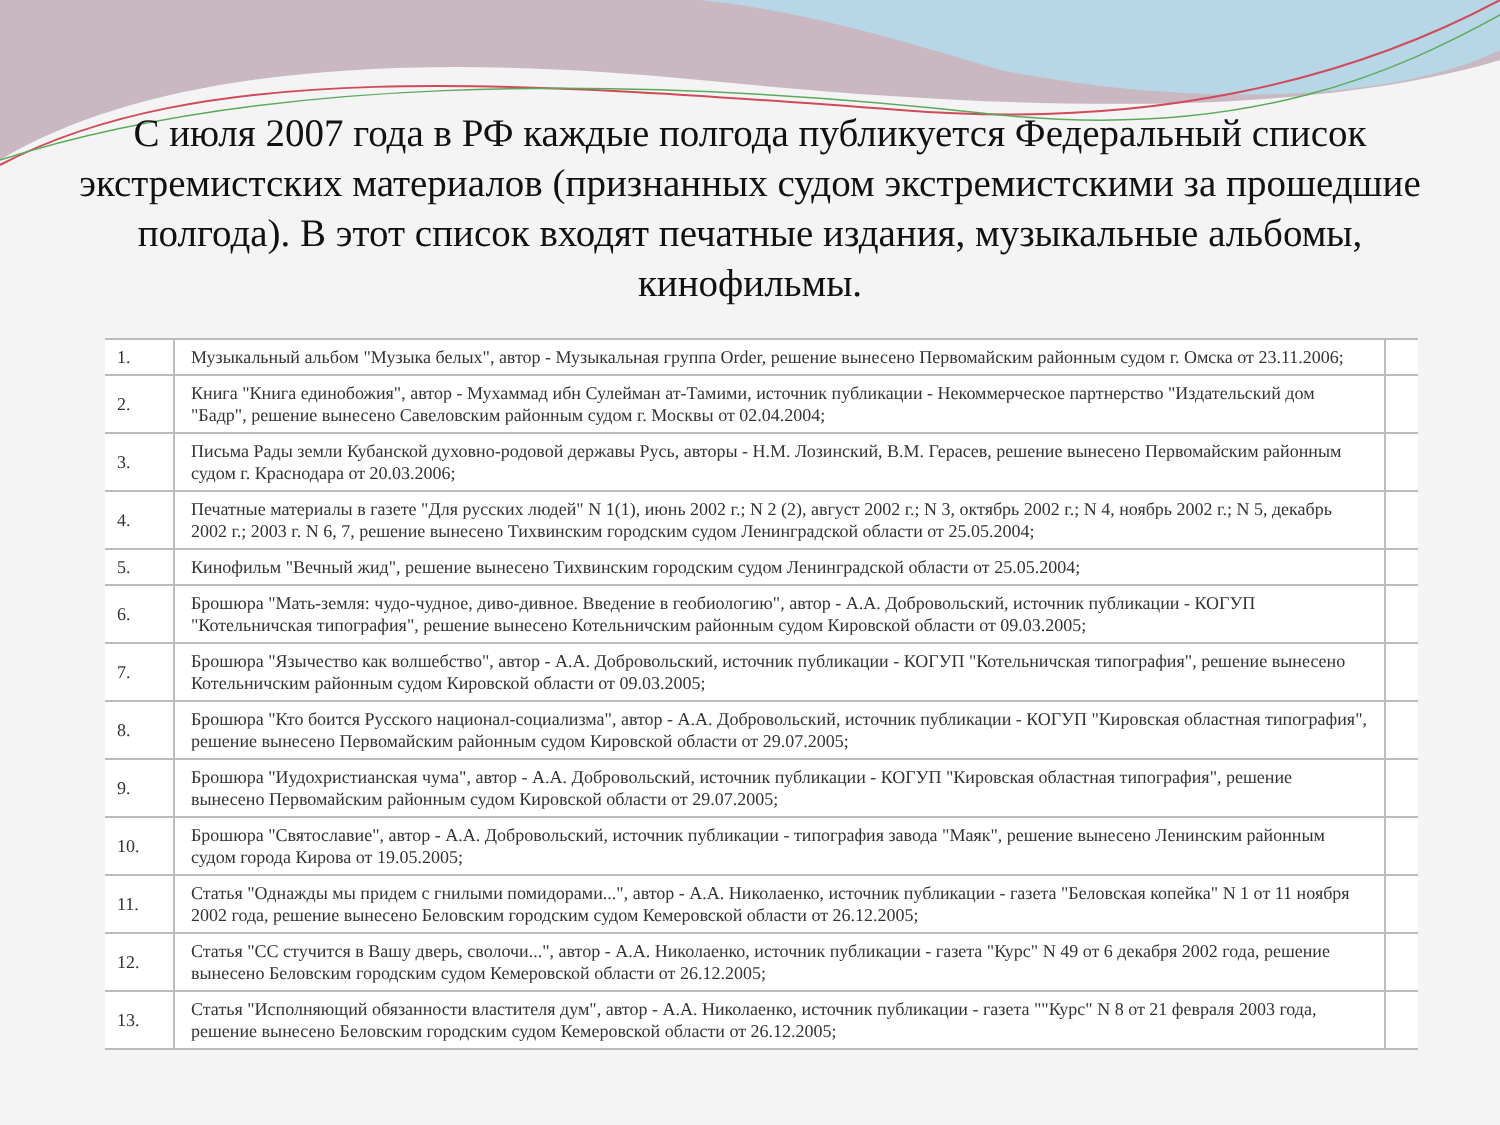С июля 2007 года в РФ каждые полгода публикуется Федеральный список экстремистских материалов (признанных судом экстремистскими за прошедшие полгода). В этот список входят печатные издания, музыкальные альбомы, кинофильмы.
| 1. | Музыкальный альбом "Музыка белых", автор - Музыкальная группа Order, решение вынесено Первомайским районным судом г. Омска от 23.11.2006; | |
| 2. | Книга "Книга единобожия", автор - Мухаммад ибн Сулейман ат-Тамими, источник публикации - Некоммерческое партнерство "Издательский дом "Бадр", решение вынесено Савеловским районным судом г. Москвы от 02.04.2004; | |
| 3. | Письма Рады земли Кубанской духовно-родовой державы Русь, авторы - Н.М. Лозинский, В.М. Герасев, решение вынесено Первомайским районным судом г. Краснодара от 20.03.2006; | |
| 4. | Печатные материалы в газете "Для русских людей" N 1(1), июнь 2002 г.; N 2 (2), август 2002 г.; N 3, октябрь 2002 г.; N 4, ноябрь 2002 г.; N 5, декабрь 2002 г.; 2003 г. N 6, 7, решение вынесено Тихвинским городским судом Ленинградской области от 25.05.2004; | |
| 5. | Кинофильм "Вечный жид", решение вынесено Тихвинским городским судом Ленинградской области от 25.05.2004; | |
| 6. | Брошюра "Мать-земля: чудо-чудное, диво-дивное. Введение в геобиологию", автор - А.А. Добровольский, источник публикации - КОГУП "Котельничская типография", решение вынесено Котельничским районным судом Кировской области от 09.03.2005; | |
| 7. | Брошюра "Язычество как волшебство", автор - А.А. Добровольский, источник публикации - КОГУП "Котельничская типография", решение вынесено Котельничским районным судом Кировской области от 09.03.2005; | |
| 8. | Брошюра "Кто боится Русского национал-социализма", автор - А.А. Добровольский, источник публикации - КОГУП "Кировская областная типография", решение вынесено Первомайским районным судом Кировской области от 29.07.2005; | |
| 9. | Брошюра "Иудохристианская чума", автор - А.А. Добровольский, источник публикации - КОГУП "Кировская областная типография", решение вынесено Первомайским районным судом Кировской области от 29.07.2005; | |
| 10. | Брошюра "Святославие", автор - А.А. Добровольский, источник публикации - типография завода "Маяк", решение вынесено Ленинским районным судом города Кирова от 19.05.2005; | |
| 11. | Статья "Однажды мы придем с гнилыми помидорами...", автор - А.А. Николаенко, источник публикации - газета "Беловская копейка" N 1 от 11 ноября 2002 года, решение вынесено Беловским городским судом Кемеровской области от 26.12.2005; | |
| 12. | Статья "СС стучится в Вашу дверь, сволочи...", автор - А.А. Николаенко, источник публикации - газета "Курс" N 49 от 6 декабря 2002 года, решение вынесено Беловским городским судом Кемеровской области от 26.12.2005; | |
| 13. | Статья "Исполняющий обязанности властителя дум", автор - А.А. Николаенко, источник публикации - газета ""Курс" N 8 от 21 февраля 2003 года, решение вынесено Беловским городским судом Кемеровской области от 26.12.2005; | |